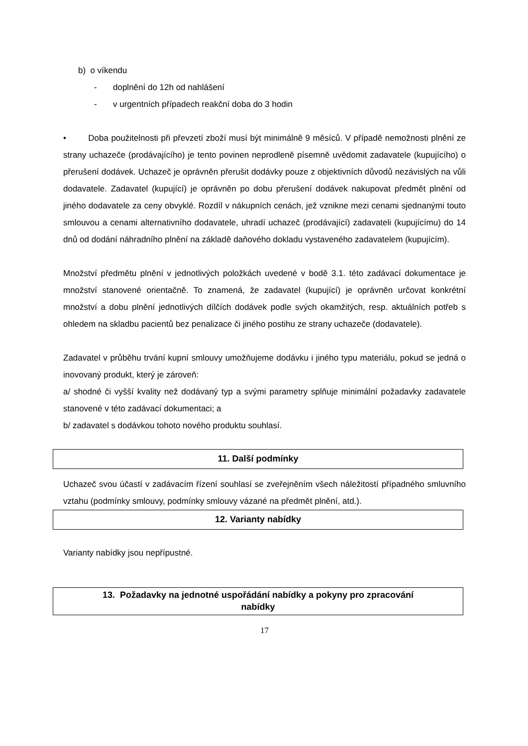b) o víkendu
- doplnění do 12h od nahlášení
- v urgentních případech reakční doba do 3 hodin
• Doba použitelnosti při převzetí zboží musí být minimálně 9 měsíců. V případě nemožnosti plnění ze strany uchazeče (prodávajícího) je tento povinen neprodleně písemně uvědomit zadavatele (kupujícího) o přerušení dodávek. Uchazeč je oprávněn přerušit dodávky pouze z objektivních důvodů nezávislých na vůli dodavatele. Zadavatel (kupující) je oprávněn po dobu přerušení dodávek nakupovat předmět plnění od jiného dodavatele za ceny obvyklé. Rozdíl v nákupních cenách, jež vznikne mezi cenami sjednanými touto smlouvou a cenami alternativního dodavatele, uhradí uchazeč (prodávající) zadavateli (kupujícímu) do 14 dnů od dodání náhradního plnění na základě daňového dokladu vystaveného zadavatelem (kupujícím).
Množství předmětu plnění v jednotlivých položkách uvedené v bodě 3.1. této zadávací dokumentace je množství stanovené orientačně. To znamená, že zadavatel (kupující) je oprávněn určovat konkrétní množství a dobu plnění jednotlivých dílčích dodávek podle svých okamžitých, resp. aktuálních potřeb s ohledem na skladbu pacientů bez penalizace či jiného postihu ze strany uchazeče (dodavatele).
Zadavatel v průběhu trvání kupní smlouvy umožňujeme dodávku i jiného typu materiálu, pokud se jedná o inovovaný produkt, který je zároveň:
a/ shodné či vyšší kvality než dodávaný typ a svými parametry splňuje minimální požadavky zadavatele stanovené v této zadávací dokumentaci; a
b/ zadavatel s dodávkou tohoto nového produktu souhlasí.
11. Další podmínky
Uchazeč svou účastí v zadávacím řízení souhlasí se zveřejněním všech náležitostí případného smluvního vztahu (podmínky smlouvy, podmínky smlouvy vázané na předmět plnění, atd.).
12. Varianty nabídky
Varianty nabídky jsou nepřípustné.
13. Požadavky na jednotné uspořádání nabídky a pokyny pro zpracování
nabídky
17